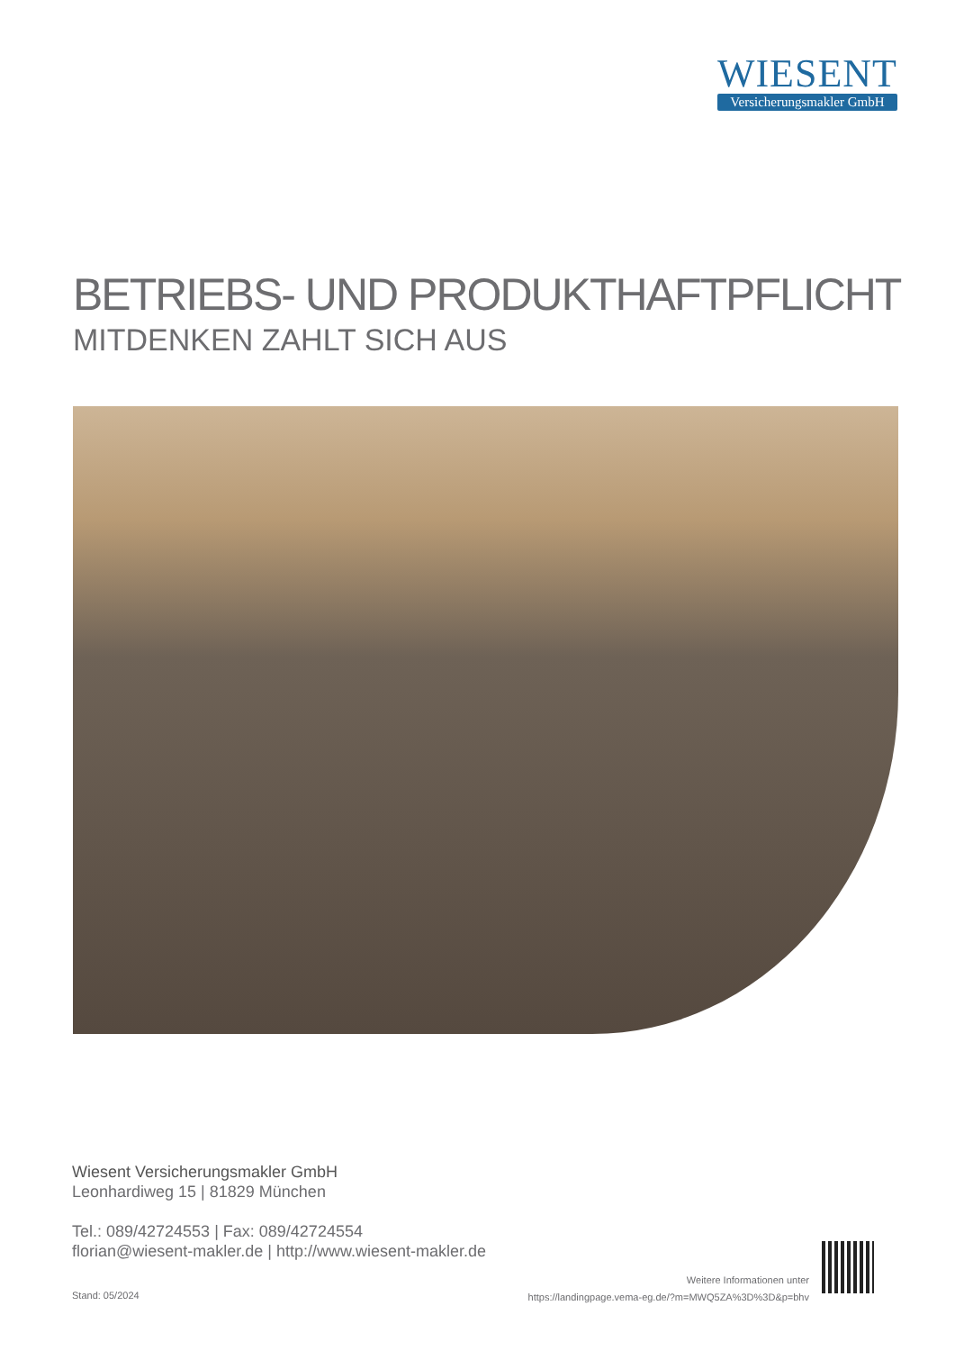WIESENT
Versicherungsmakler GmbH
BETRIEBS- UND PRODUKTHAFTPFLICHT
MITDENKEN ZAHLT SICH AUS
Wiesent Versicherungsmakler GmbH
Leonhardiweg 15 | 81829 München
Tel.: 089/42724553 | Fax: 089/42724554
florian@wiesent-makler.de | http://www.wiesent-makler.de
Stand: 05/2024
Weitere Informationen unter
https://landingpage.vema-eg.de/?m=MWQ5ZA%3D%3D&p=bhv